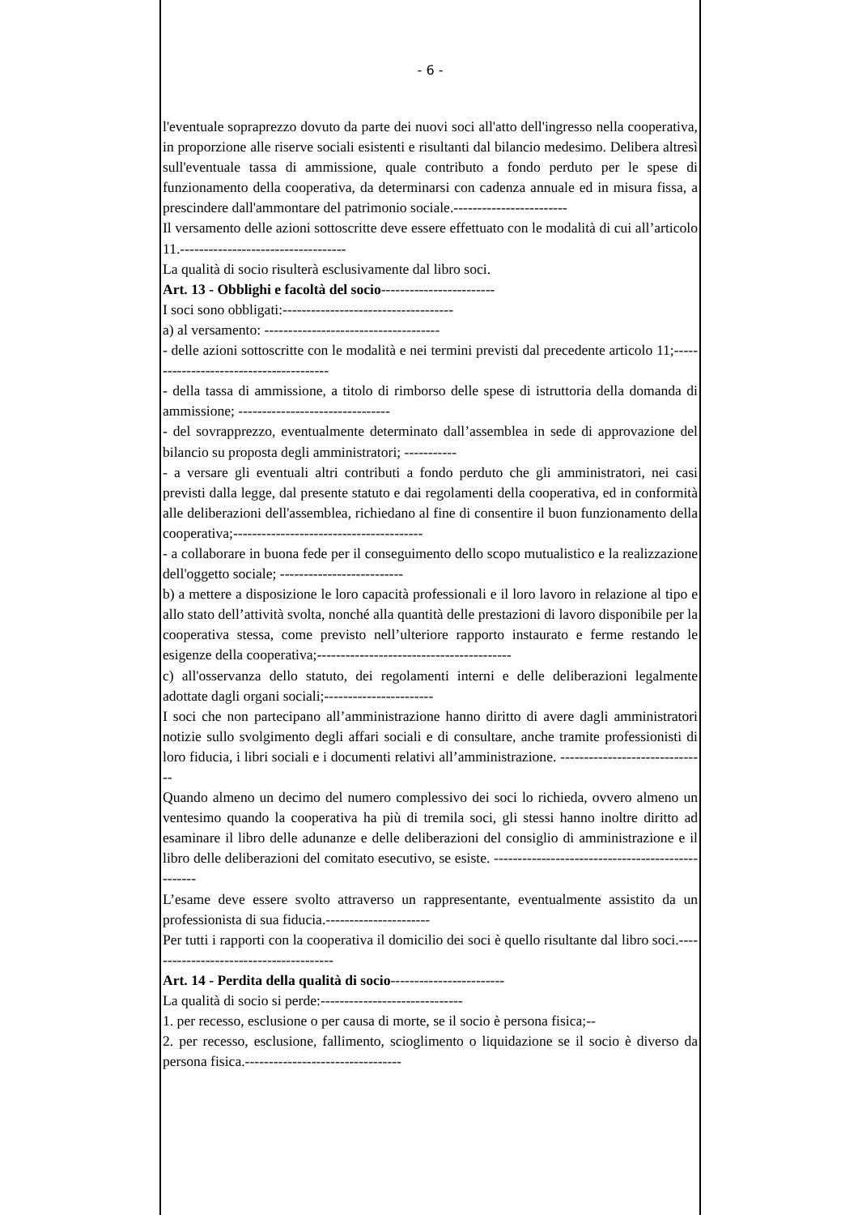- 6 -
l'eventuale sopraprezzo dovuto da parte dei nuovi soci all'atto dell'ingresso nella cooperativa, in proporzione alle riserve sociali esistenti e risultanti dal bilancio medesimo. Delibera altresì sull'eventuale tassa di ammissione, quale contributo a fondo perduto per le spese di funzionamento della cooperativa, da determinarsi con cadenza annuale ed in misura fissa, a prescindere dall'ammontare del patrimonio sociale.------------------------
Il versamento delle azioni sottoscritte deve essere effettuato con le modalità di cui all’articolo 11.-----------------------------------
La qualità di socio risulterà esclusivamente dal libro soci.
Art. 13 - Obblighi e facoltà del socio------------------------
I soci sono obbligati:------------------------------------
a) al versamento: -------------------------------------
- delle azioni sottoscritte con le modalità e nei termini previsti dal precedente articolo 11;----------------------------------------
- della tassa di ammissione, a titolo di rimborso delle spese di istruttoria della domanda di ammissione; --------------------------------
- del sovrapprezzo, eventualmente determinato dall’assemblea in sede di approvazione del bilancio su proposta degli amministratori; -----------
- a versare gli eventuali altri contributi a fondo perduto che gli amministratori, nei casi previsti dalla legge, dal presente statuto e dai regolamenti della cooperativa, ed in conformità alle deliberazioni dell'assemblea, richiedano al fine di consentire il buon funzionamento della cooperativa;----------------------------------------
- a collaborare in buona fede per il conseguimento dello scopo mutualistico e la realizzazione dell'oggetto sociale; --------------------------
b) a mettere a disposizione le loro capacità professionali e il loro lavoro in relazione al tipo e allo stato dell’attività svolta, nonché alla quantità delle prestazioni di lavoro disponibile per la cooperativa stessa, come previsto nell’ulteriore rapporto instaurato e ferme restando le esigenze della cooperativa;-----------------------------------------
c) all'osservanza dello statuto, dei regolamenti interni e delle deliberazioni legalmente adottate dagli organi sociali;-----------------------
I soci che non partecipano all’amministrazione hanno diritto di avere dagli amministratori notizie sullo svolgimento degli affari sociali e di consultare, anche tramite professionisti di loro fiducia, i libri sociali e i documenti relativi all’amministrazione. -------------------------------
Quando almeno un decimo del numero complessivo dei soci lo richieda, ovvero almeno un ventesimo quando la cooperativa ha più di tremila soci, gli stessi hanno inoltre diritto ad esaminare il libro delle adunanze e delle deliberazioni del consiglio di amministrazione e il libro delle deliberazioni del comitato esecutivo, se esiste. --------------------------------------------------
L’esame deve essere svolto attraverso un rappresentante, eventualmente assistito da un professionista di sua fiducia.----------------------
Per tutti i rapporti con la cooperativa il domicilio dei soci è quello risultante dal libro soci.----------------------------------------
Art. 14 - Perdita della qualità di socio------------------------
La qualità di socio si perde:------------------------------
1. per recesso, esclusione o per causa di morte, se il socio è persona fisica;--
2. per recesso, esclusione, fallimento, scioglimento o liquidazione se il socio è diverso da persona fisica.---------------------------------